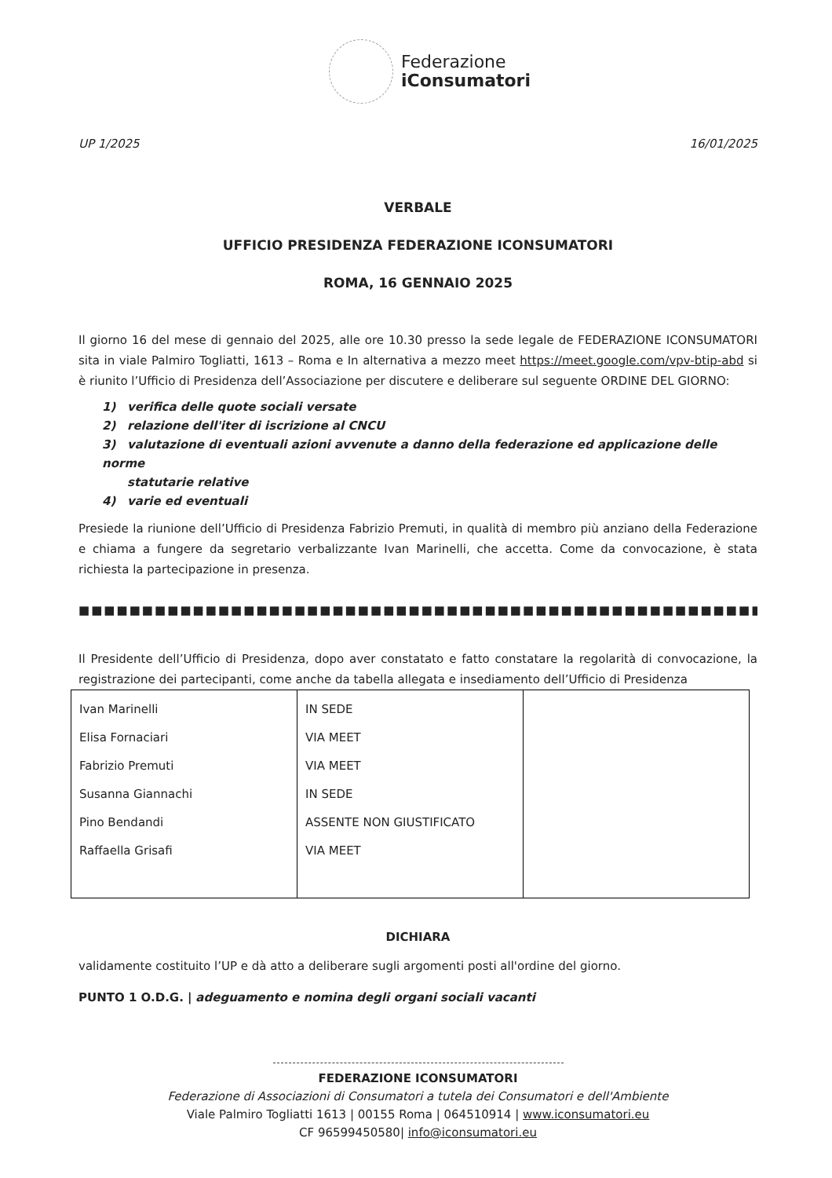Federazione
iConsumatori
UP 1/2025 16/01/2025
VERBALE
UFFICIO PRESIDENZA FEDERAZIONE ICONSUMATORI
ROMA, 16 GENNAIO 2025
Il giorno 16 del mese di gennaio del 2025, alle ore 10.30 presso la sede legale de FEDERAZIONE ICONSUMATORI sita in viale Palmiro Togliatti, 1613 – Roma e In alternativa a mezzo meet https://meet.google.com/vpv-btip-abd si è riunito l’Ufficio di Presidenza dell’Associazione per discutere e deliberare sul seguente ORDINE DEL GIORNO:
1) verifica delle quote sociali versate
2) relazione dell'iter di iscrizione al CNCU
3) valutazione di eventuali azioni avvenute a danno della federazione ed applicazione delle norme
statutarie relative
4) varie ed eventuali
Presiede la riunione dell’Ufficio di Presidenza Fabrizio Premuti, in qualità di membro più anziano della Federazione e chiama a fungere da segretario verbalizzante Ivan Marinelli, che accetta. Come da convocazione, è stata richiesta la partecipazione in presenza.
■■■■■■■■■■■■■■■■■■■■■■■■■■■■■■■■■■■■■■■■■■■■■■■■■■■■■■■■■■■■■■■■■■■■■■
Il Presidente dell’Ufficio di Presidenza, dopo aver constatato e fatto constatare la regolarità di convocazione, la registrazione dei partecipanti, come anche da tabella allegata e insediamento dell’Ufficio di Presidenza
| Ivan Marinelli Elisa Fornaciari Fabrizio Premuti Susanna Giannachi Pino Bendandi Raffaella Grisafi | IN SEDE VIA MEET VIA MEET IN SEDE ASSENTE NON GIUSTIFICATO VIA MEET | |
DICHIARA
validamente costituito l’UP e dà atto a deliberare sugli argomenti posti all'ordine del giorno.
PUNTO 1 O.D.G. | adeguamento e nomina degli organi sociali vacanti
FEDERAZIONE ICONSUMATORI
Federazione di Associazioni di Consumatori a tutela dei Consumatori e dell'Ambiente
Viale Palmiro Togliatti 1613 | 00155 Roma | 064510914 | www.iconsumatori.eu
CF 96599450580| info@iconsumatori.eu